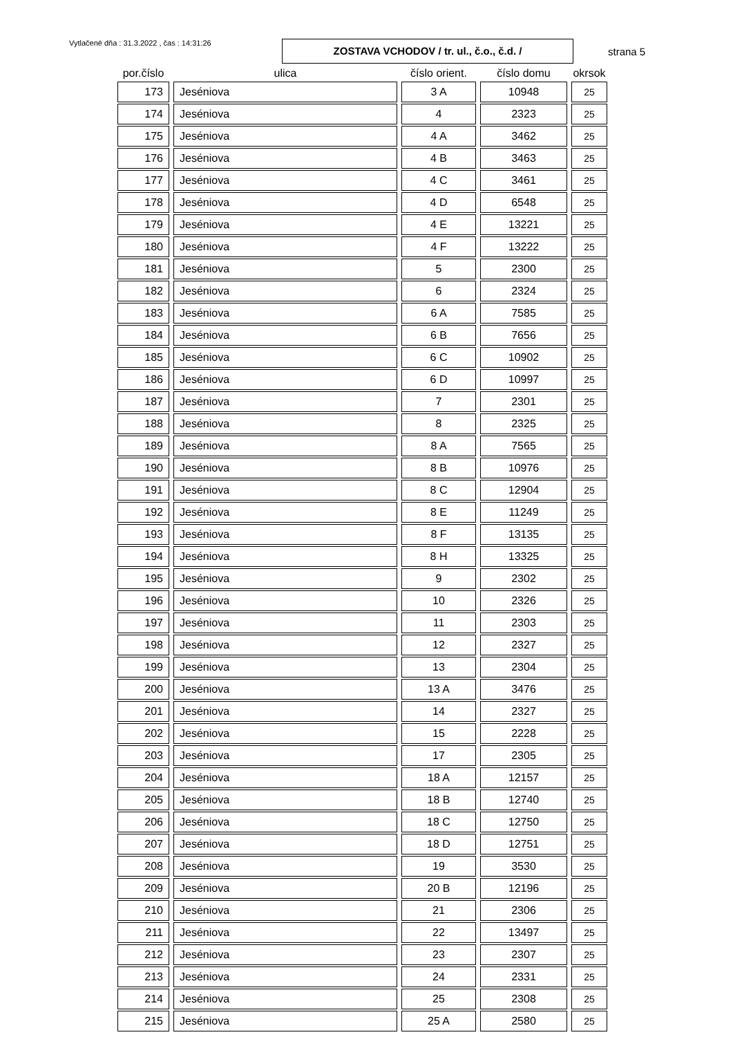Vytlačené dňa : 31.3.2022 , čas : 14:31:26
ZOSTAVA VCHODOV / tr. ul., č.o., č.d. /
strana 5
| por.číslo | ulica | číslo orient. | číslo domu | okrsok |
| --- | --- | --- | --- | --- |
| 173 | Jeséniova | 3 A | 10948 | 25 |
| 174 | Jeséniova | 4 | 2323 | 25 |
| 175 | Jeséniova | 4 A | 3462 | 25 |
| 176 | Jeséniova | 4 B | 3463 | 25 |
| 177 | Jeséniova | 4 C | 3461 | 25 |
| 178 | Jeséniova | 4 D | 6548 | 25 |
| 179 | Jeséniova | 4 E | 13221 | 25 |
| 180 | Jeséniova | 4 F | 13222 | 25 |
| 181 | Jeséniova | 5 | 2300 | 25 |
| 182 | Jeséniova | 6 | 2324 | 25 |
| 183 | Jeséniova | 6 A | 7585 | 25 |
| 184 | Jeséniova | 6 B | 7656 | 25 |
| 185 | Jeséniova | 6 C | 10902 | 25 |
| 186 | Jeséniova | 6 D | 10997 | 25 |
| 187 | Jeséniova | 7 | 2301 | 25 |
| 188 | Jeséniova | 8 | 2325 | 25 |
| 189 | Jeséniova | 8 A | 7565 | 25 |
| 190 | Jeséniova | 8 B | 10976 | 25 |
| 191 | Jeséniova | 8 C | 12904 | 25 |
| 192 | Jeséniova | 8 E | 11249 | 25 |
| 193 | Jeséniova | 8 F | 13135 | 25 |
| 194 | Jeséniova | 8 H | 13325 | 25 |
| 195 | Jeséniova | 9 | 2302 | 25 |
| 196 | Jeséniova | 10 | 2326 | 25 |
| 197 | Jeséniova | 11 | 2303 | 25 |
| 198 | Jeséniova | 12 | 2327 | 25 |
| 199 | Jeséniova | 13 | 2304 | 25 |
| 200 | Jeséniova | 13 A | 3476 | 25 |
| 201 | Jeséniova | 14 | 2327 | 25 |
| 202 | Jeséniova | 15 | 2228 | 25 |
| 203 | Jeséniova | 17 | 2305 | 25 |
| 204 | Jeséniova | 18 A | 12157 | 25 |
| 205 | Jeséniova | 18 B | 12740 | 25 |
| 206 | Jeséniova | 18 C | 12750 | 25 |
| 207 | Jeséniova | 18 D | 12751 | 25 |
| 208 | Jeséniova | 19 | 3530 | 25 |
| 209 | Jeséniova | 20 B | 12196 | 25 |
| 210 | Jeséniova | 21 | 2306 | 25 |
| 211 | Jeséniova | 22 | 13497 | 25 |
| 212 | Jeséniova | 23 | 2307 | 25 |
| 213 | Jeséniova | 24 | 2331 | 25 |
| 214 | Jeséniova | 25 | 2308 | 25 |
| 215 | Jeséniova | 25 A | 2580 | 25 |